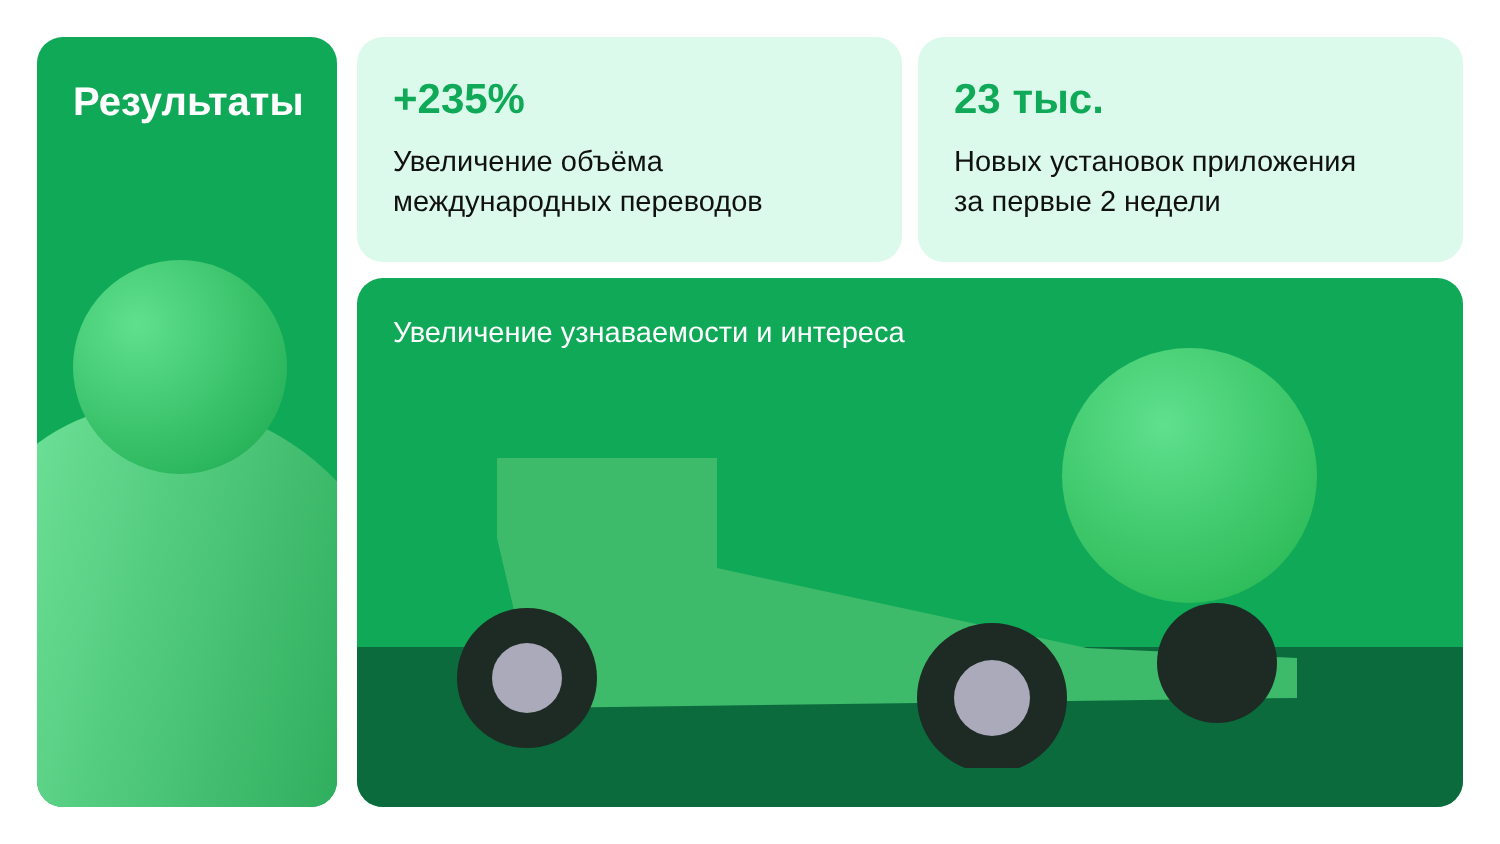Результаты
+235%
Увеличение объёма
международных переводов
23 тыс.
Новых установок приложения
за первые 2 недели
Увеличение узнаваемости и интереса